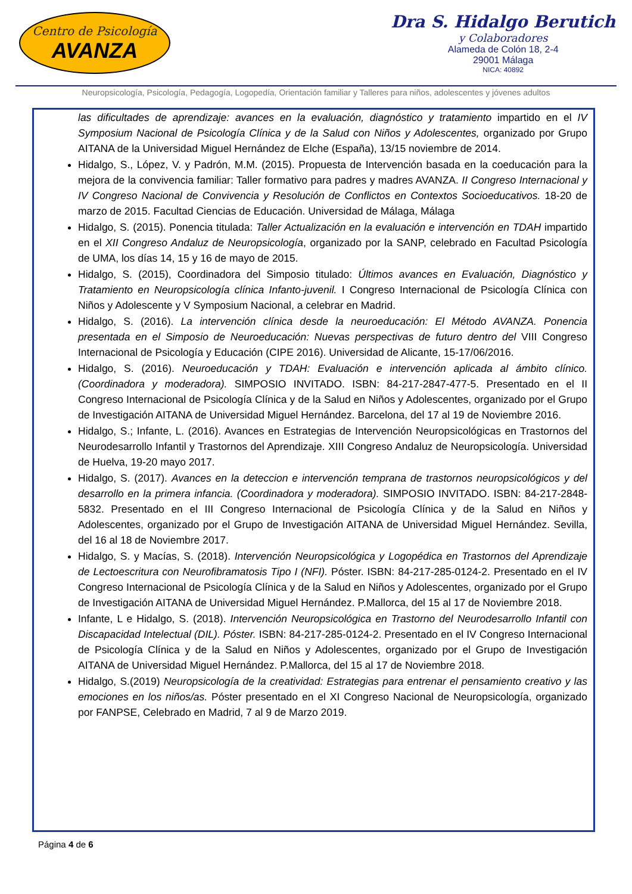Centro de Psicología
AVANZA
Dra S. Hidalgo Berutich
y Colaboradores
Alameda de Colón 18, 2-4
29001 Málaga
NICA: 40892
Neuropsicología, Psicología, Pedagogía, Logopedía, Orientación familiar y Talleres para niños, adolescentes y jóvenes adultos
las dificultades de aprendizaje: avances en la evaluación, diagnóstico y tratamiento impartido en el IV Symposium Nacional de Psicología Clínica y de la Salud con Niños y Adolescentes, organizado por Grupo AITANA de la Universidad Miguel Hernández de Elche (España), 13/15 noviembre de 2014.
Hidalgo, S., López, V. y Padrón, M.M. (2015). Propuesta de Intervención basada en la coeducación para la mejora de la convivencia familiar: Taller formativo para padres y madres AVANZA. II Congreso Internacional y IV Congreso Nacional de Convivencia y Resolución de Conflictos en Contextos Socioeducativos. 18-20 de marzo de 2015. Facultad Ciencias de Educación. Universidad de Málaga, Málaga
Hidalgo, S. (2015). Ponencia titulada: Taller Actualización en la evaluación e intervención en TDAH impartido en el XII Congreso Andaluz de Neuropsicología, organizado por la SANP, celebrado en Facultad Psicología de UMA, los días 14, 15 y 16 de mayo de 2015.
Hidalgo, S. (2015), Coordinadora del Simposio titulado: Últimos avances en Evaluación, Diagnóstico y Tratamiento en Neuropsicología clínica Infanto-juvenil. I Congreso Internacional de Psicología Clínica con Niños y Adolescente y V Symposium Nacional, a celebrar en Madrid.
Hidalgo, S. (2016). La intervención clínica desde la neuroeducación: El Método AVANZA. Ponencia presentada en el Simposio de Neuroeducación: Nuevas perspectivas de futuro dentro del VIII Congreso Internacional de Psicología y Educación (CIPE 2016). Universidad de Alicante, 15-17/06/2016.
Hidalgo, S. (2016). Neuroeducación y TDAH: Evaluación e intervención aplicada al ámbito clínico. (Coordinadora y moderadora). SIMPOSIO INVITADO. ISBN: 84-217-2847-477-5. Presentado en el II Congreso Internacional de Psicología Clínica y de la Salud en Niños y Adolescentes, organizado por el Grupo de Investigación AITANA de Universidad Miguel Hernández. Barcelona, del 17 al 19 de Noviembre 2016.
Hidalgo, S.; Infante, L. (2016). Avances en Estrategias de Intervención Neuropsicológicas en Trastornos del Neurodesarrollo Infantil y Trastornos del Aprendizaje. XIII Congreso Andaluz de Neuropsicología. Universidad de Huelva, 19-20 mayo 2017.
Hidalgo, S. (2017). Avances en la deteccion e intervención temprana de trastornos neuropsicológicos y del desarrollo en la primera infancia. (Coordinadora y moderadora). SIMPOSIO INVITADO. ISBN: 84-217-2848-5832. Presentado en el III Congreso Internacional de Psicología Clínica y de la Salud en Niños y Adolescentes, organizado por el Grupo de Investigación AITANA de Universidad Miguel Hernández. Sevilla, del 16 al 18 de Noviembre 2017.
Hidalgo, S. y Macías, S. (2018). Intervención Neuropsicológica y Logopédica en Trastornos del Aprendizaje de Lectoescritura con Neurofibramatosis Tipo I (NFI). Póster. ISBN: 84-217-285-0124-2. Presentado en el IV Congreso Internacional de Psicología Clínica y de la Salud en Niños y Adolescentes, organizado por el Grupo de Investigación AITANA de Universidad Miguel Hernández. P.Mallorca, del 15 al 17 de Noviembre 2018.
Infante, L e Hidalgo, S. (2018). Intervención Neuropsicológica en Trastorno del Neurodesarrollo Infantil con Discapacidad Intelectual (DIL). Póster. ISBN: 84-217-285-0124-2. Presentado en el IV Congreso Internacional de Psicología Clínica y de la Salud en Niños y Adolescentes, organizado por el Grupo de Investigación AITANA de Universidad Miguel Hernández. P.Mallorca, del 15 al 17 de Noviembre 2018.
Hidalgo, S.(2019) Neuropsicología de la creatividad: Estrategias para entrenar el pensamiento creativo y las emociones en los niños/as. Póster presentado en el XI Congreso Nacional de Neuropsicología, organizado por FANPSE, Celebrado en Madrid, 7 al 9 de Marzo 2019.
Página 4 de 6